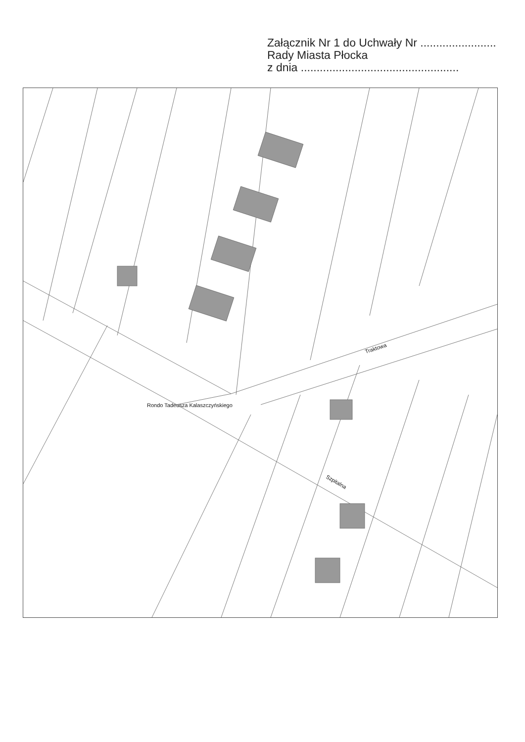Załącznik Nr 1 do Uchwały Nr ........................
Rady Miasta Płocka
z dnia ..................................................
Rondo Tadeusza Kalaszczyńskiego
Traktowa
Szpitalna